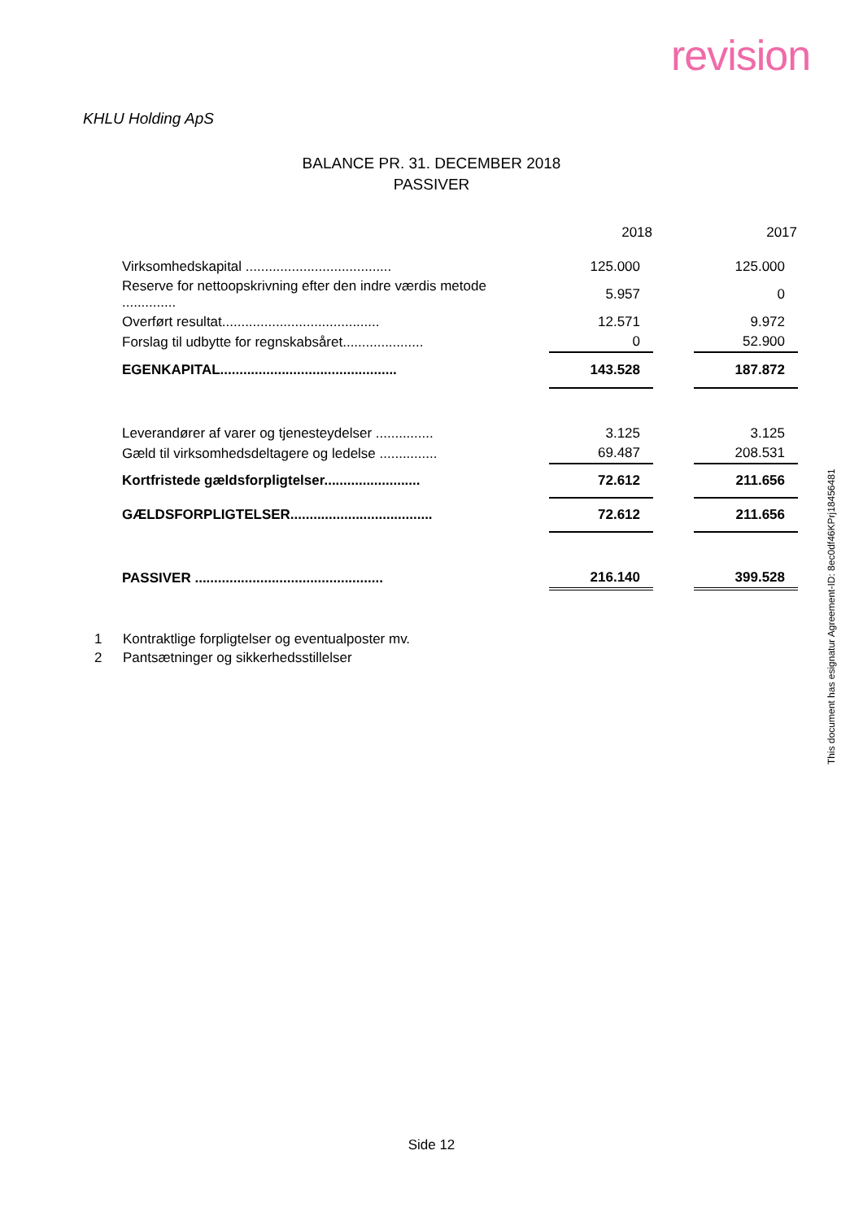revision
KHLU Holding ApS
BALANCE PR. 31. DECEMBER 2018
PASSIVER
| | | 2018 | | 2017 |
| Virksomhedskapital ...................................... | | 125.000 | | 125.000 |
| Reserve for nettoopskrivning efter den indre værdis metode .............. | | 5.957 | | 0 |
| Overført resultat......................................... | | 12.571 | | 9.972 |
| Forslag til udbytte for regnskabsåret..................... | | 0 | | 52.900 |
| EGENKAPITAL.............................................. | | 143.528 | | 187.872 |
| Leverandører af varer og tjenesteydelser ............... | | 3.125 | | 3.125 |
| Gæld til virksomhedsdeltagere og ledelse ............... | | 69.487 | | 208.531 |
| Kortfristede gældsforpligtelser......................... | | 72.612 | | 211.656 |
| GÆLDSFORPLIGTELSER..................................... | | 72.612 | | 211.656 |
| PASSIVER ................................................. | | 216.140 | | 399.528 |
1 Kontraktlige forpligtelser og eventualposter mv.
2 Pantsætninger og sikkerhedsstillelser
Side 12
This document has esignatur Agreement-ID: 8ec0df46KPrj18456481